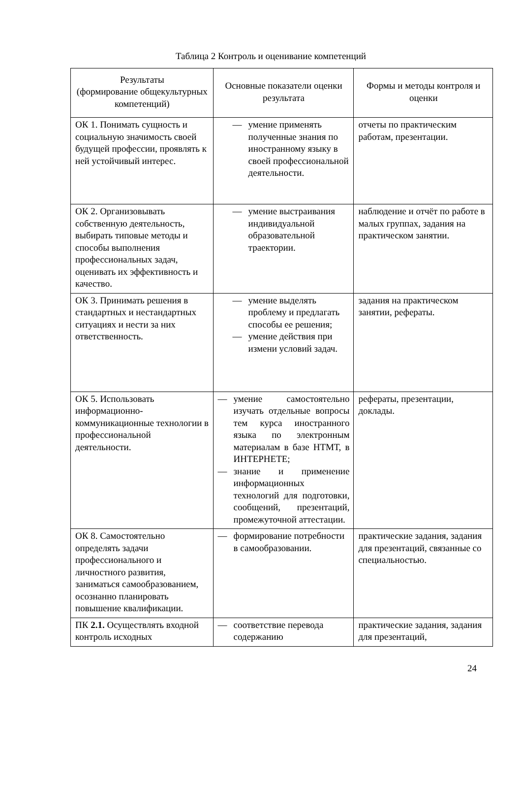Таблица 2 Контроль и оценивание компетенций
| Результаты (формирование общекультурных компетенций) | Основные показатели оценки результата | Формы и методы контроля и оценки |
| --- | --- | --- |
| ОК 1. Понимать сущность и социальную значимость своей будущей профессии, проявлять к ней устойчивый интерес. | — умение применять полученные знания по иностранному языку в своей профессиональной деятельности. | отчеты по практическим работам, презентации. |
| ОК 2. Организовывать собственную деятельность, выбирать типовые методы и способы выполнения профессиональных задач, оценивать их эффективность и качество. | — умение выстраивания индивидуальной образовательной траектории. | наблюдение и отчёт по работе в малых группах, задания на практическом занятии. |
| ОК 3. Принимать решения в стандартных и нестандартных ситуациях и нести за них ответственность. | — умение выделять проблему и предлагать способы ее решения; — умение действия при измени условий задач. | задания на практическом занятии, рефераты. |
| ОК 5. Использовать информационно-коммуникационные технологии в профессиональной деятельности. | — умение самостоятельно изучать отдельные вопросы тем курса иностранного языка по электронным материалам в базе НТМТ, в ИНТЕРНЕТЕ; — знание и применение информационных технологий для подготовки, сообщений, презентаций, промежуточной аттестации. | рефераты, презентации, доклады. |
| ОК 8. Самостоятельно определять задачи профессионального и личностного развития, заниматься самообразованием, осознанно планировать повышение квалификации. | — формирование потребности в самообразовании. | практические задания, задания для презентаций, связанные со специальностью. |
| ПК 2.1. Осуществлять входной контроль исходных | — соответствие перевода содержанию | практические задания, задания для презентаций, |
24